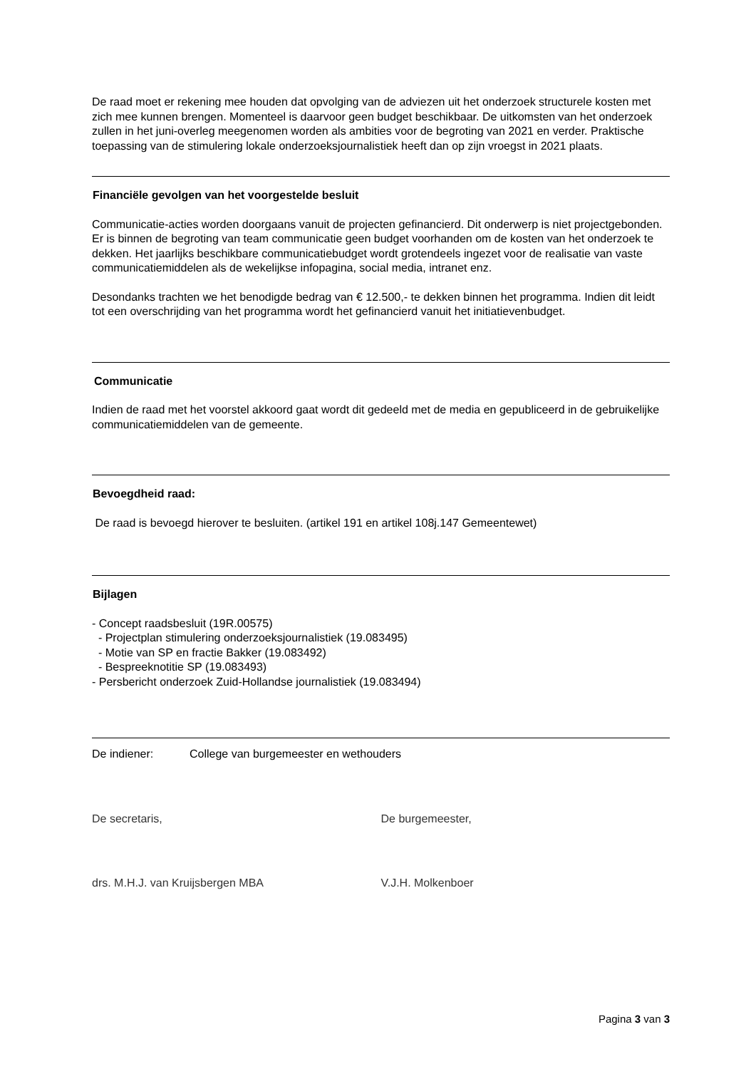De raad moet er rekening mee houden dat opvolging van de adviezen uit het onderzoek structurele kosten met zich mee kunnen brengen. Momenteel is daarvoor geen budget beschikbaar. De uitkomsten van het onderzoek zullen in het juni-overleg meegenomen worden als ambities voor de begroting van 2021 en verder. Praktische toepassing van de stimulering lokale onderzoeksjournalistiek heeft dan op zijn vroegst in 2021 plaats.
Financiële gevolgen van het voorgestelde besluit
Communicatie-acties worden doorgaans vanuit de projecten gefinancierd. Dit onderwerp is niet projectgebonden. Er is binnen de begroting van team communicatie geen budget voorhanden om de kosten van het onderzoek te dekken. Het jaarlijks beschikbare communicatiebudget wordt grotendeels ingezet voor de realisatie van vaste communicatiemiddelen als de wekelijkse infopagina, social media, intranet enz.
Desondanks trachten we het benodigde bedrag van € 12.500,- te dekken binnen het programma. Indien dit leidt tot een overschrijding van het programma wordt het gefinancierd vanuit het initiatievenbudget.
Communicatie
Indien de raad met het voorstel akkoord gaat wordt dit gedeeld met de media en gepubliceerd in de gebruikelijke communicatiemiddelen van de gemeente.
Bevoegdheid raad:
De raad is bevoegd hierover te besluiten. (artikel 191 en artikel 108j.147 Gemeentewet)
Bijlagen
- Concept raadsbesluit (19R.00575)
- Projectplan stimulering onderzoeksjournalistiek (19.083495)
- Motie van SP en fractie Bakker (19.083492)
- Bespreeknotitie SP (19.083493)
- Persbericht onderzoek Zuid-Hollandse journalistiek (19.083494)
De indiener: College van burgemeester en wethouders
De secretaris, De burgemeester,
drs. M.H.J. van Kruijsbergen MBA
V.J.H. Molkenboer
Pagina 3 van 3